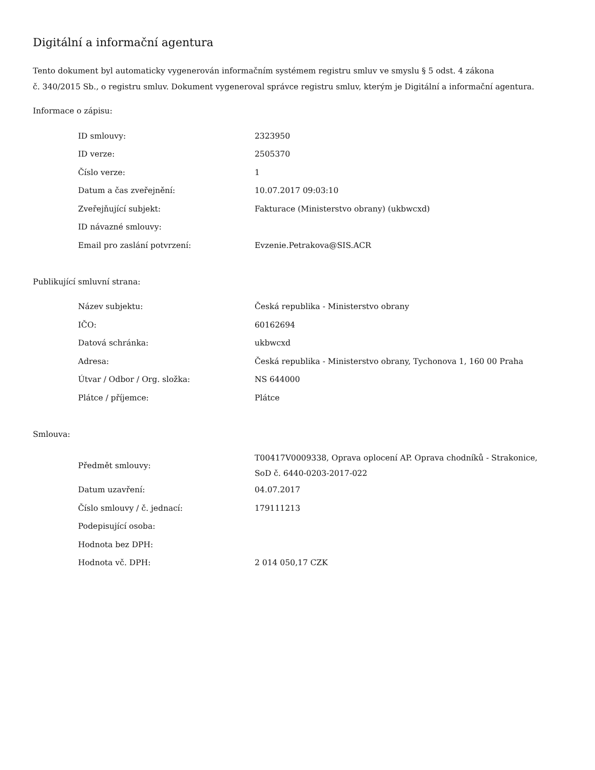Digitální a informační agentura
Tento dokument byl automaticky vygenerován informačním systémem registru smluv ve smyslu § 5 odst. 4 zákona
č. 340/2015 Sb., o registru smluv. Dokument vygeneroval správce registru smluv, kterým je Digitální a informační agentura.
Informace o zápisu:
| ID smlouvy: | 2323950 |
| ID verze: | 2505370 |
| Číslo verze: | 1 |
| Datum a čas zveřejnění: | 10.07.2017 09:03:10 |
| Zveřejňující subjekt: | Fakturace (Ministerstvo obrany) (ukbwcxd) |
| ID návazné smlouvy: | |
| Email pro zaslání potvrzení: | Evzenie.Petrakova@SIS.ACR |
Publikující smluvní strana:
| Název subjektu: | Česká republika - Ministerstvo obrany |
| IČO: | 60162694 |
| Datová schránka: | ukbwcxd |
| Adresa: | Česká republika - Ministerstvo obrany, Tychonova 1, 160 00 Praha |
| Útvar / Odbor / Org. složka: | NS 644000 |
| Plátce / příjemce: | Plátce |
Smlouva:
| Předmět smlouvy: | T00417V0009338, Oprava oplocení AP. Oprava chodníků - Strakonice, SoD č. 6440-0203-2017-022 |
| Datum uzavření: | 04.07.2017 |
| Číslo smlouvy / č. jednací: | 179111213 |
| Podepisující osoba: | |
| Hodnota bez DPH: | |
| Hodnota vč. DPH: | 2 014 050,17 CZK |